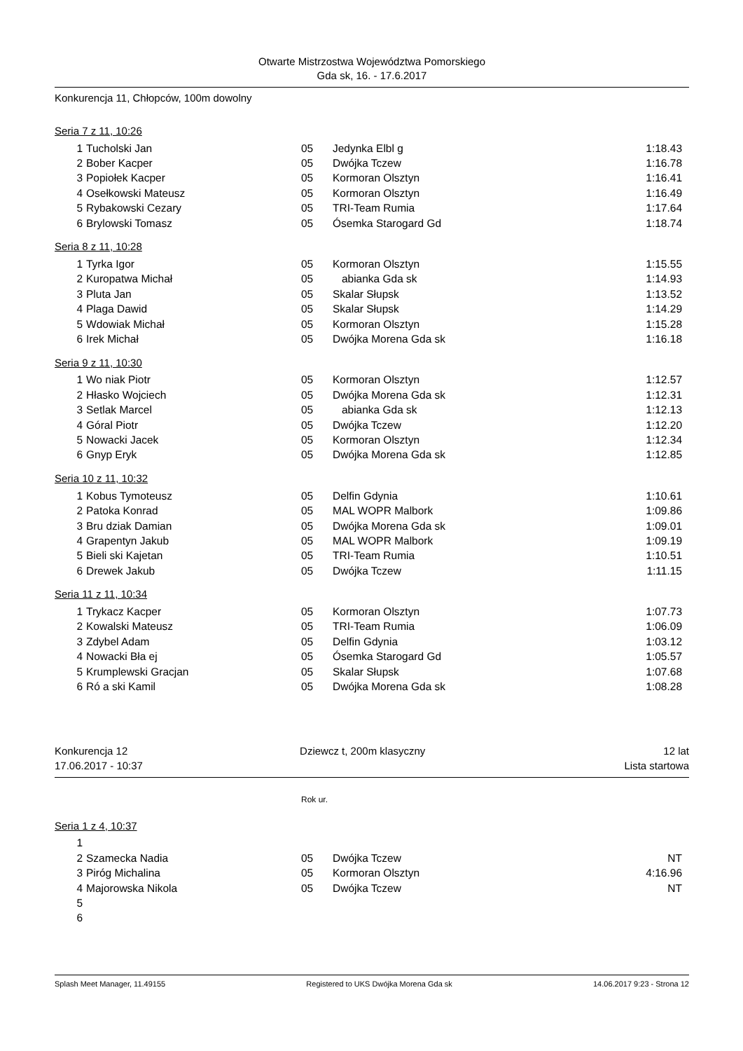Otwarte Mistrzostwa Województwa Pomorskiego
Gda sk, 16. - 17.6.2017
Konkurencja 11, Chłopców, 100m dowolny
Seria 7 z 11, 10:26
| 1 | Tucholski Jan | 05 | Jedynka Elbl g | 1:18.43 |
| 2 | Bober Kacper | 05 | Dwójka Tczew | 1:16.78 |
| 3 | Popiołek Kacper | 05 | Kormoran Olsztyn | 1:16.41 |
| 4 | Osełkowski Mateusz | 05 | Kormoran Olsztyn | 1:16.49 |
| 5 | Rybakowski Cezary | 05 | TRI-Team Rumia | 1:17.64 |
| 6 | Brylowski Tomasz | 05 | Ósemka Starogard Gd | 1:18.74 |
Seria 8 z 11, 10:28
| 1 | Tyrka Igor | 05 | Kormoran Olsztyn | 1:15.55 |
| 2 | Kuropatwa Michał | 05 | abianka Gda sk | 1:14.93 |
| 3 | Pluta Jan | 05 | Skalar Słupsk | 1:13.52 |
| 4 | Plaga Dawid | 05 | Skalar Słupsk | 1:14.29 |
| 5 | Wdowiak Michał | 05 | Kormoran Olsztyn | 1:15.28 |
| 6 | Irek Michał | 05 | Dwójka Morena Gda sk | 1:16.18 |
Seria 9 z 11, 10:30
| 1 | Wo niak Piotr | 05 | Kormoran Olsztyn | 1:12.57 |
| 2 | Hłasko Wojciech | 05 | Dwójka Morena Gda sk | 1:12.31 |
| 3 | Setlak Marcel | 05 | abianka Gda sk | 1:12.13 |
| 4 | Góral Piotr | 05 | Dwójka Tczew | 1:12.20 |
| 5 | Nowacki Jacek | 05 | Kormoran Olsztyn | 1:12.34 |
| 6 | Gnyp Eryk | 05 | Dwójka Morena Gda sk | 1:12.85 |
Seria 10 z 11, 10:32
| 1 | Kobus Tymoteusz | 05 | Delfin Gdynia | 1:10.61 |
| 2 | Patoka Konrad | 05 | MAL WOPR Malbork | 1:09.86 |
| 3 | Bru dziak Damian | 05 | Dwójka Morena Gda sk | 1:09.01 |
| 4 | Grapentyn Jakub | 05 | MAL WOPR Malbork | 1:09.19 |
| 5 | Bieli ski Kajetan | 05 | TRI-Team Rumia | 1:10.51 |
| 6 | Drewek Jakub | 05 | Dwójka Tczew | 1:11.15 |
Seria 11 z 11, 10:34
| 1 | Trykacz Kacper | 05 | Kormoran Olsztyn | 1:07.73 |
| 2 | Kowalski Mateusz | 05 | TRI-Team Rumia | 1:06.09 |
| 3 | Zdybel Adam | 05 | Delfin Gdynia | 1:03.12 |
| 4 | Nowacki Bła ej | 05 | Ósemka Starogard Gd | 1:05.57 |
| 5 | Krumplewski Gracjan | 05 | Skalar Słupsk | 1:07.68 |
| 6 | Ró a ski Kamil | 05 | Dwójka Morena Gda sk | 1:08.28 |
Konkurencja 12
17.06.2017 - 10:37
Dziewcz t, 200m klasyczny 12 lat
Lista startowa
Rok ur.
Seria 1 z 4, 10:37
| 1 | | | | |
| 2 | Szamecka Nadia | 05 | Dwójka Tczew | NT |
| 3 | Piróg Michalina | 05 | Kormoran Olsztyn | 4:16.96 |
| 4 | Majorowska Nikola | 05 | Dwójka Tczew | NT |
| 5 | | | | |
| 6 | | | | |
Splash Meet Manager, 11.49155 Registered to UKS Dwójka Morena Gda sk 14.06.2017 9:23 - Strona 12